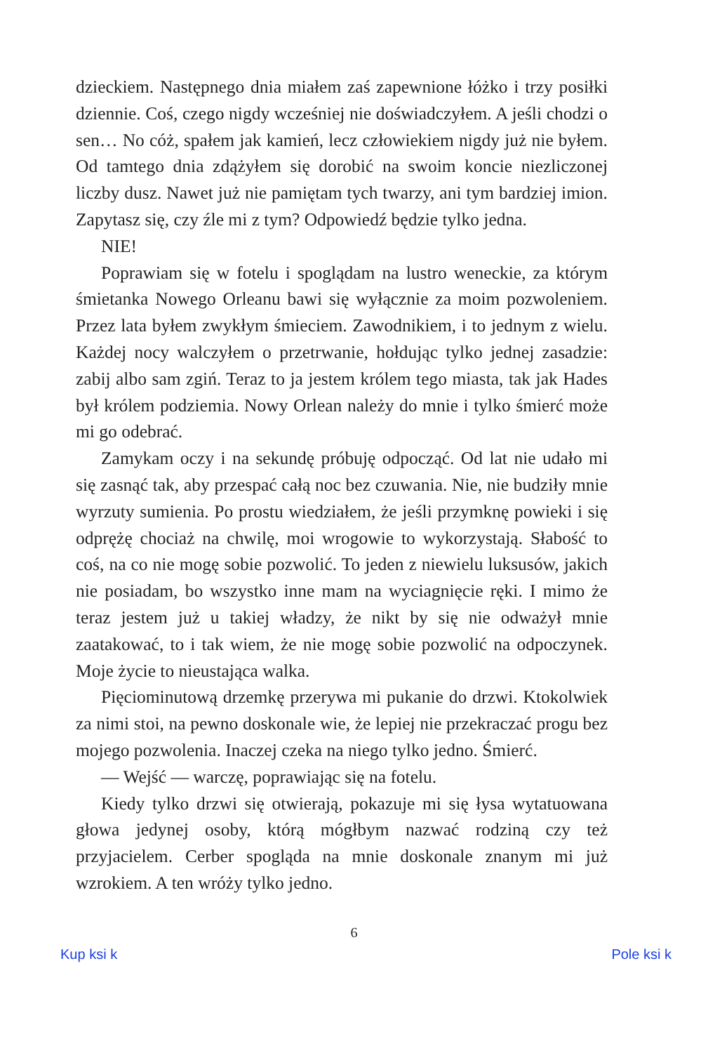dzieckiem. Następnego dnia miałem zaś zapewnione łóżko i trzy posiłki dziennie. Coś, czego nigdy wcześniej nie doświadczyłem. A jeśli chodzi o sen… No cóż, spałem jak kamień, lecz człowiekiem nigdy już nie byłem. Od tamtego dnia zdążyłem się dorobić na swoim koncie niezliczonej liczby dusz. Nawet już nie pamiętam tych twarzy, ani tym bardziej imion. Zapytasz się, czy źle mi z tym? Odpowiedź będzie tylko jedna.
NIE!
Poprawiam się w fotelu i spoglądam na lustro weneckie, za którym śmietanka Nowego Orleanu bawi się wyłącznie za moim pozwoleniem. Przez lata byłem zwykłym śmieciem. Zawodnikiem, i to jednym z wielu. Każdej nocy walczyłem o przetrwanie, hołdując tylko jednej zasadzie: zabij albo sam zgiń. Teraz to ja jestem królem tego miasta, tak jak Hades był królem podziemia. Nowy Orlean należy do mnie i tylko śmierć może mi go odebrać.
Zamykam oczy i na sekundę próbuję odpocząć. Od lat nie udało mi się zasnąć tak, aby przespać całą noc bez czuwania. Nie, nie budziły mnie wyrzuty sumienia. Po prostu wiedziałem, że jeśli przymknę powieki i się odprężę chociaż na chwilę, moi wrogowie to wykorzystają. Słabość to coś, na co nie mogę sobie pozwolić. To jeden z niewielu luksusów, jakich nie posiadam, bo wszystko inne mam na wyciagnięcie ręki. I mimo że teraz jestem już u takiej władzy, że nikt by się nie odważył mnie zaatakować, to i tak wiem, że nie mogę sobie pozwolić na odpoczynek. Moje życie to nieustająca walka.
Pięciominutową drzemkę przerywa mi pukanie do drzwi. Ktokolwiek za nimi stoi, na pewno doskonale wie, że lepiej nie przekraczać progu bez mojego pozwolenia. Inaczej czeka na niego tylko jedno. Śmierć.
— Wejść — warczę, poprawiając się na fotelu.
Kiedy tylko drzwi się otwierają, pokazuje mi się łysa wytatuowana głowa jedynej osoby, którą mógłbym nazwać rodziną czy też przyjacielem. Cerber spogląda na mnie doskonale znanym mi już wzrokiem. A ten wróży tylko jedno.
6
Kup ksi k Pole ksi k